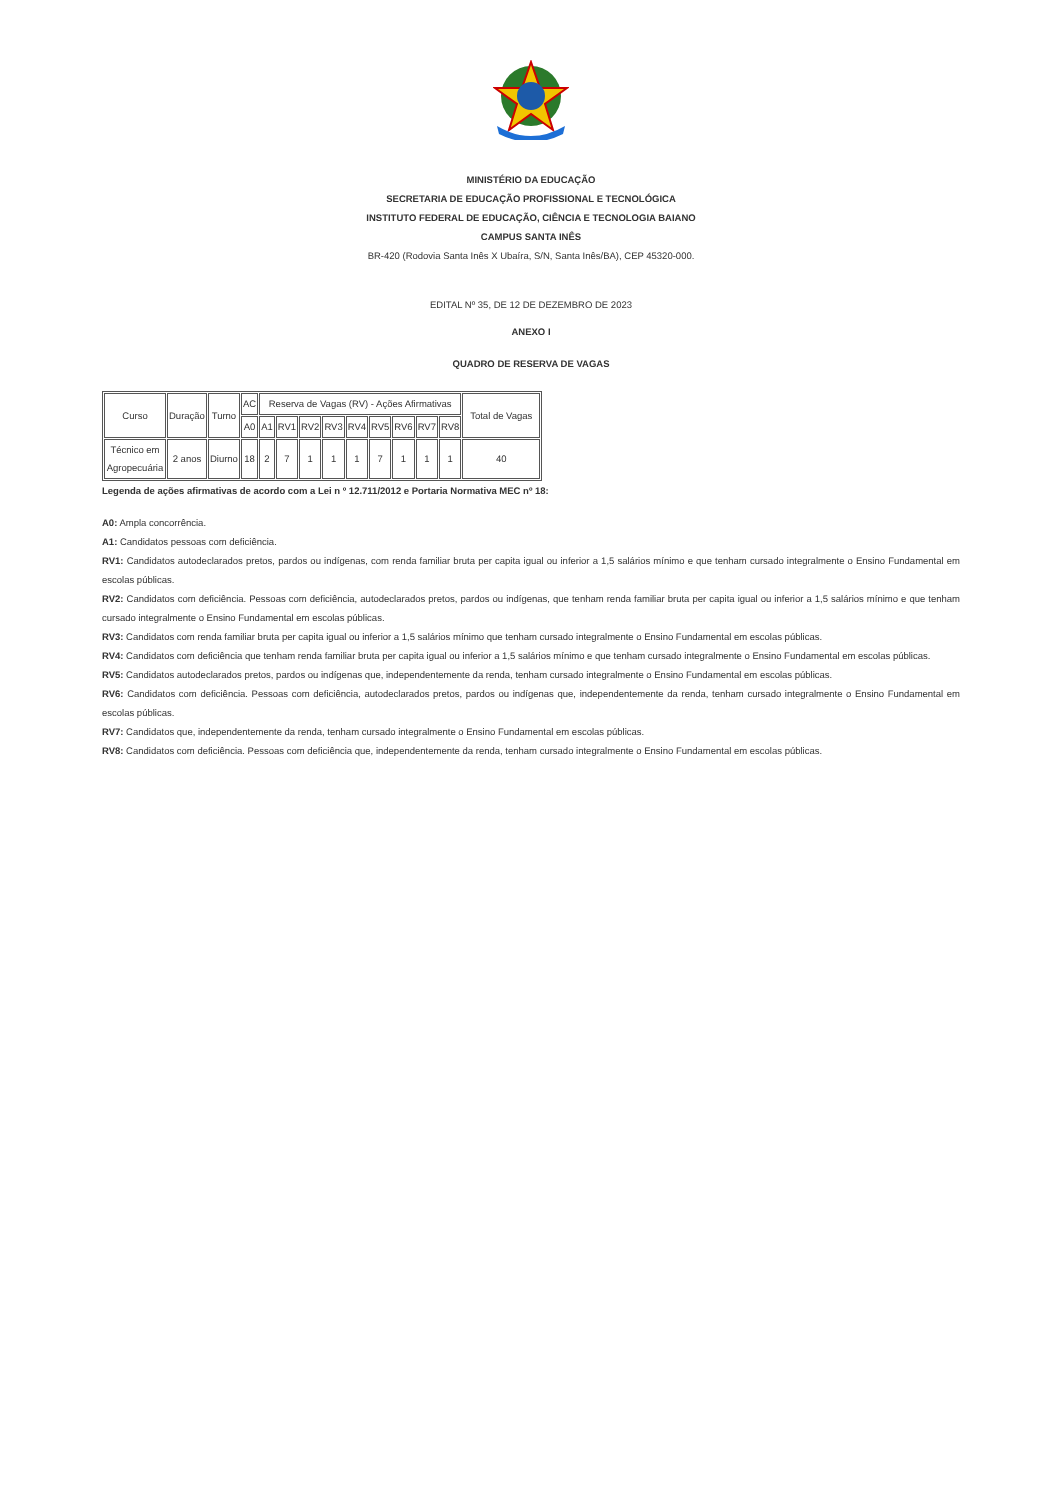MINISTÉRIO DA EDUCAÇÃO
SECRETARIA DE EDUCAÇÃO PROFISSIONAL E TECNOLÓGICA
INSTITUTO FEDERAL DE EDUCAÇÃO, CIÊNCIA E TECNOLOGIA BAIANO
CAMPUS SANTA INÊS
BR-420 (Rodovia Santa Inês X Ubaíra, S/N, Santa Inês/BA), CEP 45320-000.
EDITAL Nº 35, DE 12 DE DEZEMBRO DE 2023
ANEXO I
QUADRO DE RESERVA DE VAGAS
| Curso | Duração | Turno | AC | Reserva de Vagas (RV) - Ações Afirmativas | | | | | | | | | Total de Vagas |
| --- | --- | --- | --- | --- | --- | --- | --- | --- | --- | --- | --- | --- | --- |
| | | | A0 | A1 | RV1 | RV2 | RV3 | RV4 | RV5 | RV6 | RV7 | RV8 | |
| Técnico em Agropecuária | 2 anos | Diurno | 18 | 2 | 7 | 1 | 1 | 1 | 7 | 1 | 1 | 1 | 40 |
Legenda de ações afirmativas de acordo com a Lei n º 12.711/2012 e Portaria Normativa MEC nº 18:
A0: Ampla concorrência.
A1: Candidatos pessoas com deficiência.
RV1: Candidatos autodeclarados pretos, pardos ou indígenas, com renda familiar bruta per capita igual ou inferior a 1,5 salários mínimo e que tenham cursado integralmente o Ensino Fundamental em escolas públicas.
RV2: Candidatos com deficiência. Pessoas com deficiência, autodeclarados pretos, pardos ou indígenas, que tenham renda familiar bruta per capita igual ou inferior a 1,5 salários mínimo e que tenham cursado integralmente o Ensino Fundamental em escolas públicas.
RV3: Candidatos com renda familiar bruta per capita igual ou inferior a 1,5 salários mínimo que tenham cursado integralmente o Ensino Fundamental em escolas públicas.
RV4: Candidatos com deficiência que tenham renda familiar bruta per capita igual ou inferior a 1,5 salários mínimo e que tenham cursado integralmente o Ensino Fundamental em escolas públicas.
RV5: Candidatos autodeclarados pretos, pardos ou indígenas que, independentemente da renda, tenham cursado integralmente o Ensino Fundamental em escolas públicas.
RV6: Candidatos com deficiência. Pessoas com deficiência, autodeclarados pretos, pardos ou indígenas que, independentemente da renda, tenham cursado integralmente o Ensino Fundamental em escolas públicas.
RV7: Candidatos que, independentemente da renda, tenham cursado integralmente o Ensino Fundamental em escolas públicas.
RV8: Candidatos com deficiência. Pessoas com deficiência que, independentemente da renda, tenham cursado integralmente o Ensino Fundamental em escolas públicas.